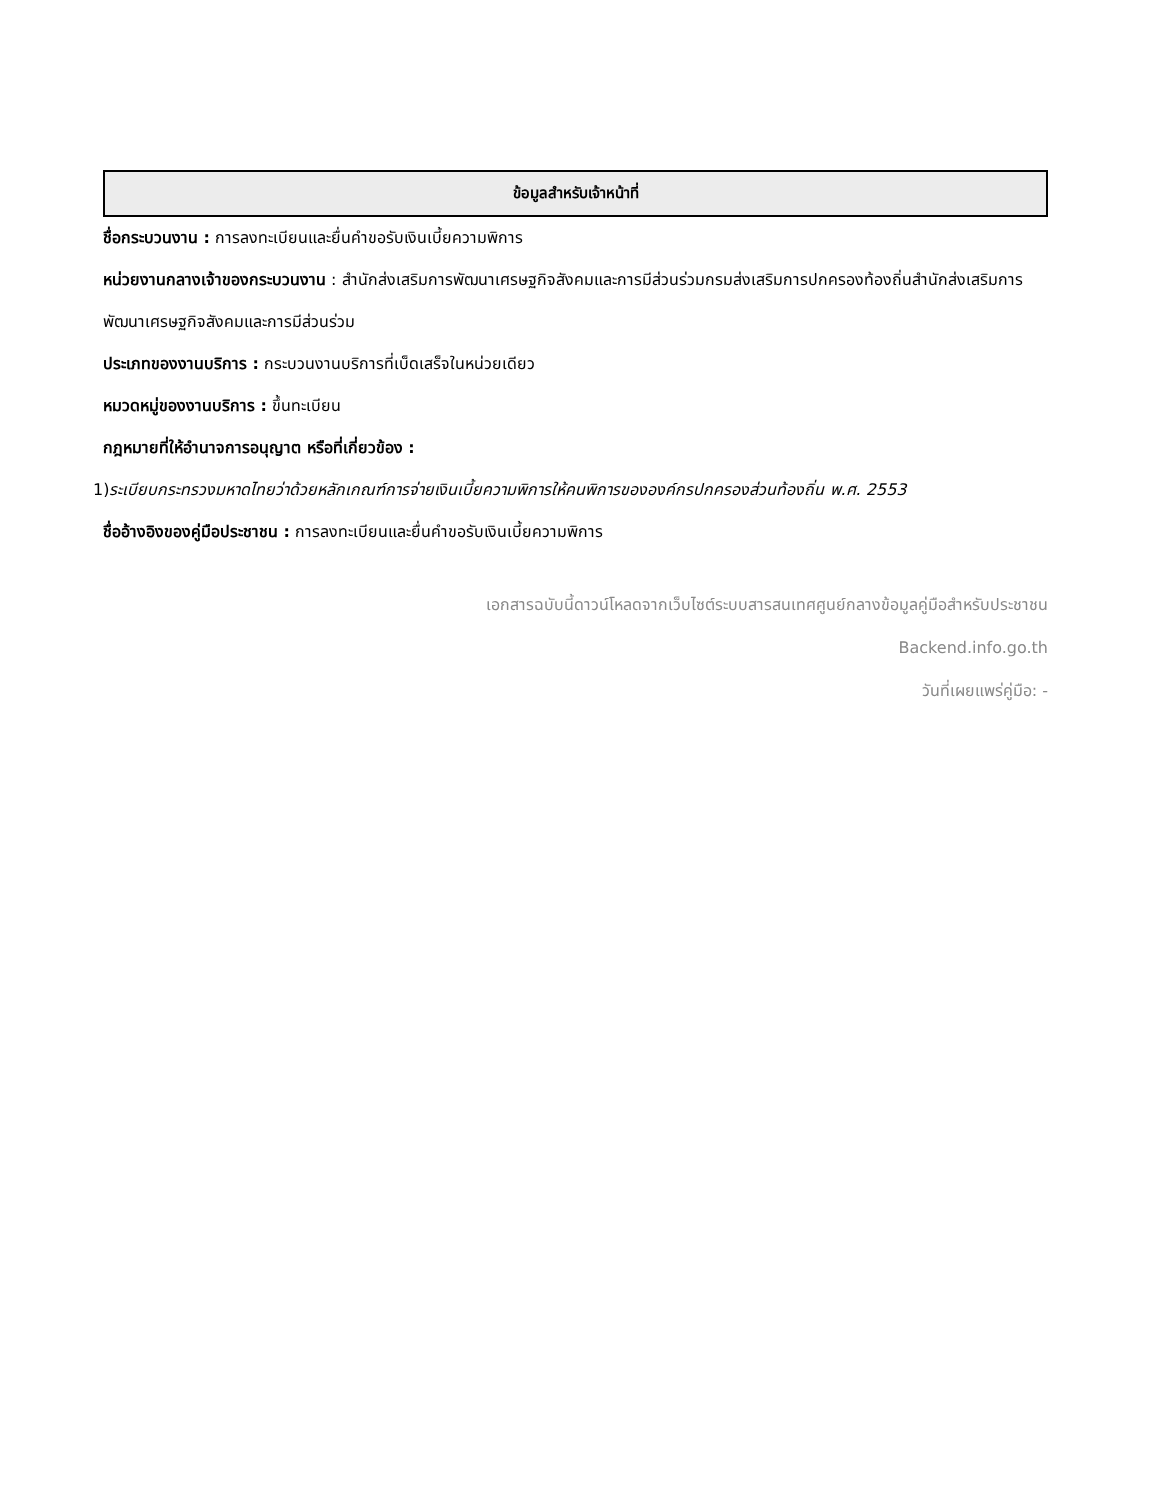ข้อมูลสำหรับเจ้าหน้าที่
ชื่อกระบวนงาน : การลงทะเบียนและยื่นคำขอรับเงินเบี้ยความพิการ
หน่วยงานกลางเจ้าของกระบวนงาน : สำนักส่งเสริมการพัฒนาเศรษฐกิจสังคมและการมีส่วนร่วมกรมส่งเสริมการปกครองท้องถิ่นสำนักส่งเสริมการพัฒนาเศรษฐกิจสังคมและการมีส่วนร่วม
ประเภทของงานบริการ : กระบวนงานบริการที่เบ็ดเสร็จในหน่วยเดียว
หมวดหมู่ของงานบริการ : ขึ้นทะเบียน
กฎหมายที่ให้อำนาจการอนุญาต หรือที่เกี่ยวข้อง :
1) ระเบียบกระทรวงมหาดไทยว่าด้วยหลักเกณฑ์การจ่ายเงินเบี้ยความพิการให้คนพิการขององค์กรปกครองส่วนท้องถิ่น พ.ศ. 2553
ชื่ออ้างอิงของคู่มือประชาชน : การลงทะเบียนและยื่นคำขอรับเงินเบี้ยความพิการ
เอกสารฉบับนี้ดาวน์โหลดจากเว็บไซต์ระบบสารสนเทศศูนย์กลางข้อมูลคู่มือสำหรับประชาชน
Backend.info.go.th
วันที่เผยแพร่คู่มือ: -